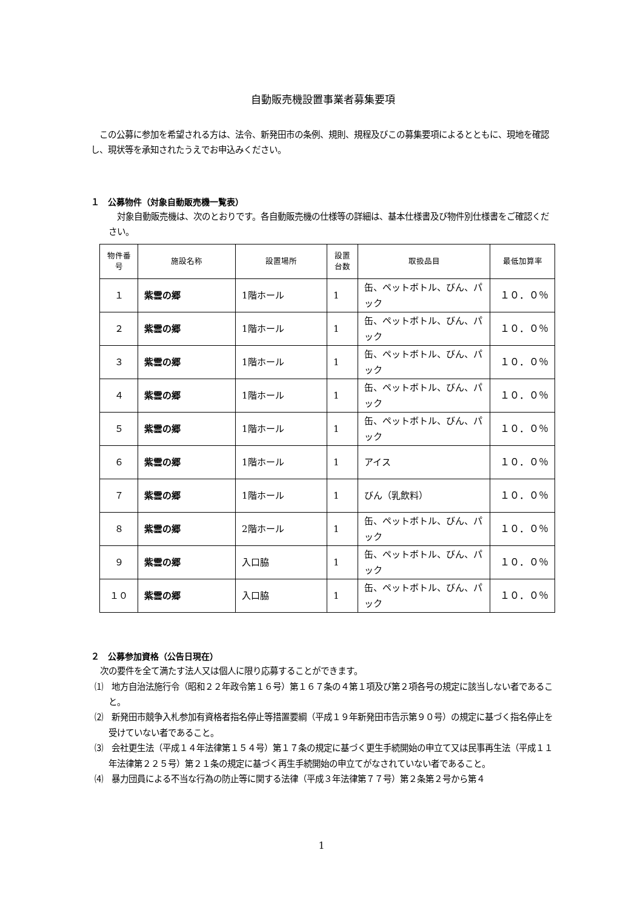自動販売機設置事業者募集要項
　この公募に参加を希望される方は、法令、新発田市の条例、規則、規程及びこの募集要項によるとともに、現地を確認し、現状等を承知されたうえでお申込みください。
１　公募物件（対象自動販売機一覧表）
　対象自動販売機は、次のとおりです。各自動販売機の仕様等の詳細は、基本仕様書及び物件別仕様書をご確認ください。
| 物件番号 | 施設名称 | 設置場所 | 設置台数 | 取扱品目 | 最低加算率 |
| --- | --- | --- | --- | --- | --- |
| １ | 紫雲の郷 | 1階ホール | 1 | 缶、ペットボトル、びん、パック | １０．０％ |
| ２ | 紫雲の郷 | 1階ホール | 1 | 缶、ペットボトル、びん、パック | １０．０％ |
| ３ | 紫雲の郷 | 1階ホール | 1 | 缶、ペットボトル、びん、パック | １０．０％ |
| ４ | 紫雲の郷 | 1階ホール | 1 | 缶、ペットボトル、びん、パック | １０．０％ |
| ５ | 紫雲の郷 | 1階ホール | 1 | 缶、ペットボトル、びん、パック | １０．０％ |
| ６ | 紫雲の郷 | 1階ホール | 1 | アイス | １０．０％ |
| ７ | 紫雲の郷 | 1階ホール | 1 | びん（乳飲料） | １０．０％ |
| ８ | 紫雲の郷 | 2階ホール | 1 | 缶、ペットボトル、びん、パック | １０．０％ |
| ９ | 紫雲の郷 | 入口脇 | 1 | 缶、ペットボトル、びん、パック | １０．０％ |
| １０ | 紫雲の郷 | 入口脇 | 1 | 缶、ペットボトル、びん、パック | １０．０％ |
２　公募参加資格（公告日現在）
次の要件を全て満たす法人又は個人に限り応募することができます。
⑴　地方自治法施行令（昭和２２年政令第１６号）第１６７条の４第１項及び第２項各号の規定に該当しない者であること。
⑵　新発田市競争入札参加有資格者指名停止等措置要綱（平成１９年新発田市告示第９０号）の規定に基づく指名停止を受けていない者であること。
⑶　会社更生法（平成１４年法律第１５４号）第１７条の規定に基づく更生手続開始の申立て又は民事再生法（平成１１年法律第２２５号）第２１条の規定に基づく再生手続開始の申立てがなされていない者であること。
⑷　暴力団員による不当な行為の防止等に関する法律（平成３年法律第７７号）第２条第２号から第４
1